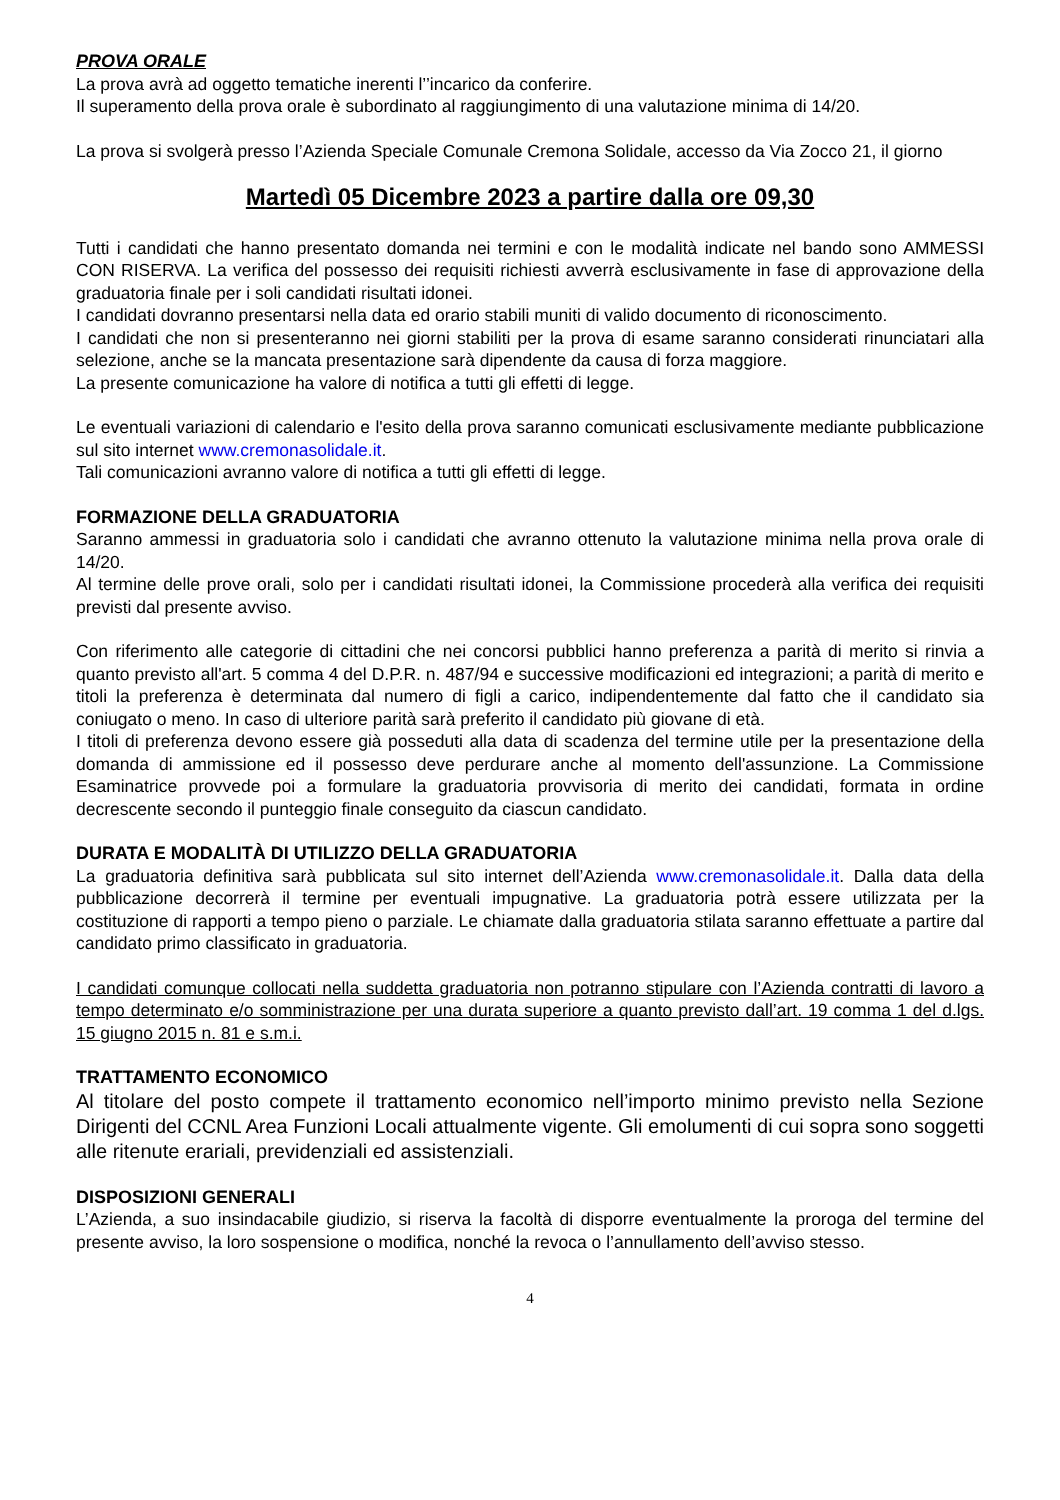PROVA ORALE
La prova avrà ad oggetto tematiche inerenti l’’incarico da conferire.
Il superamento della prova orale è subordinato al raggiungimento di una valutazione minima di 14/20.
La prova si svolgerà presso l’Azienda Speciale Comunale Cremona Solidale, accesso da Via Zocco 21, il giorno
Martedì 05 Dicembre 2023 a partire dalla ore 09,30
Tutti i candidati che hanno presentato domanda nei termini e con le modalità indicate nel bando sono AMMESSI CON RISERVA. La verifica del possesso dei requisiti richiesti avverrà esclusivamente in fase di approvazione della graduatoria finale per i soli candidati risultati idonei.
I candidati dovranno presentarsi nella data ed orario stabili muniti di valido documento di riconoscimento.
I candidati che non si presenteranno nei giorni stabiliti per la prova di esame saranno considerati rinunciatari alla selezione, anche se la mancata presentazione sarà dipendente da causa di forza maggiore.
La presente comunicazione ha valore di notifica a tutti gli effetti di legge.
Le eventuali variazioni di calendario e l'esito della prova saranno comunicati esclusivamente mediante pubblicazione sul sito internet www.cremonasolidale.it.
Tali comunicazioni avranno valore di notifica a tutti gli effetti di legge.
FORMAZIONE DELLA GRADUATORIA
Saranno ammessi in graduatoria solo i candidati che avranno ottenuto la valutazione minima nella prova orale di 14/20.
Al termine delle prove orali, solo per i candidati risultati idonei, la Commissione procederà alla verifica dei requisiti previsti dal presente avviso.
Con riferimento alle categorie di cittadini che nei concorsi pubblici hanno preferenza a parità di merito si rinvia a quanto previsto all'art. 5 comma 4 del D.P.R. n. 487/94 e successive modificazioni ed integrazioni; a parità di merito e titoli la preferenza è determinata dal numero di figli a carico, indipendentemente dal fatto che il candidato sia coniugato o meno. In caso di ulteriore parità sarà preferito il candidato più giovane di età.
I titoli di preferenza devono essere già posseduti alla data di scadenza del termine utile per la presentazione della domanda di ammissione ed il possesso deve perdurare anche al momento dell'assunzione. La Commissione Esaminatrice provvede poi a formulare la graduatoria provvisoria di merito dei candidati, formata in ordine decrescente secondo il punteggio finale conseguito da ciascun candidato.
DURATA E MODALITÀ DI UTILIZZO DELLA GRADUATORIA
La graduatoria definitiva sarà pubblicata sul sito internet dell’Azienda www.cremonasolidale.it. Dalla data della pubblicazione decorrerà il termine per eventuali impugnative. La graduatoria potrà essere utilizzata per la costituzione di rapporti a tempo pieno o parziale. Le chiamate dalla graduatoria stilata saranno effettuate a partire dal candidato primo classificato in graduatoria.
I candidati comunque collocati nella suddetta graduatoria non potranno stipulare con l’Azienda contratti di lavoro a tempo determinato e/o somministrazione per una durata superiore a quanto previsto dall’art. 19 comma 1 del d.lgs. 15 giugno 2015 n. 81 e s.m.i.
TRATTAMENTO ECONOMICO
Al titolare del posto compete il trattamento economico nell’importo minimo previsto nella Sezione Dirigenti del CCNL Area Funzioni Locali attualmente vigente. Gli emolumenti di cui sopra sono soggetti alle ritenute erariali, previdenziali ed assistenziali.
DISPOSIZIONI GENERALI
L’Azienda, a suo insindacabile giudizio, si riserva la facoltà di disporre eventualmente la proroga del termine del presente avviso, la loro sospensione o modifica, nonché la revoca o l’annullamento dell’avviso stesso.
4